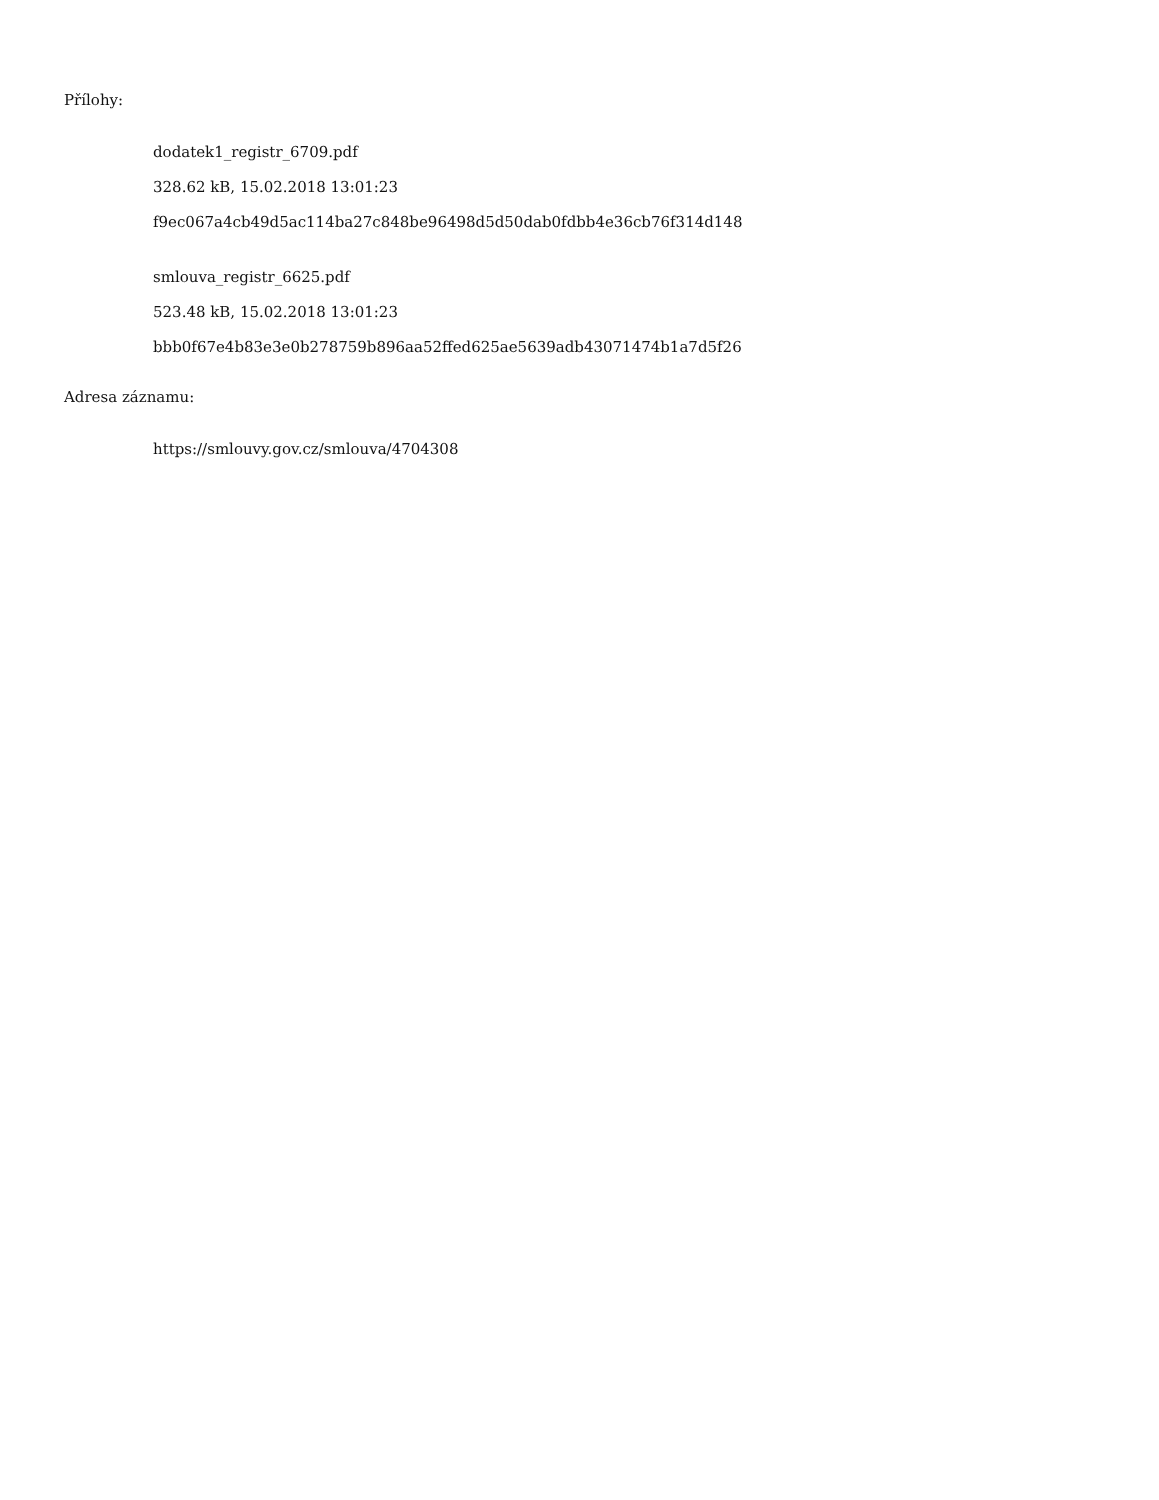Přílohy:
dodatek1_registr_6709.pdf
328.62 kB, 15.02.2018 13:01:23
f9ec067a4cb49d5ac114ba27c848be96498d5d50dab0fdbb4e36cb76f314d148
smlouva_registr_6625.pdf
523.48 kB, 15.02.2018 13:01:23
bbb0f67e4b83e3e0b278759b896aa52ffed625ae5639adb43071474b1a7d5f26
Adresa záznamu:
https://smlouvy.gov.cz/smlouva/4704308